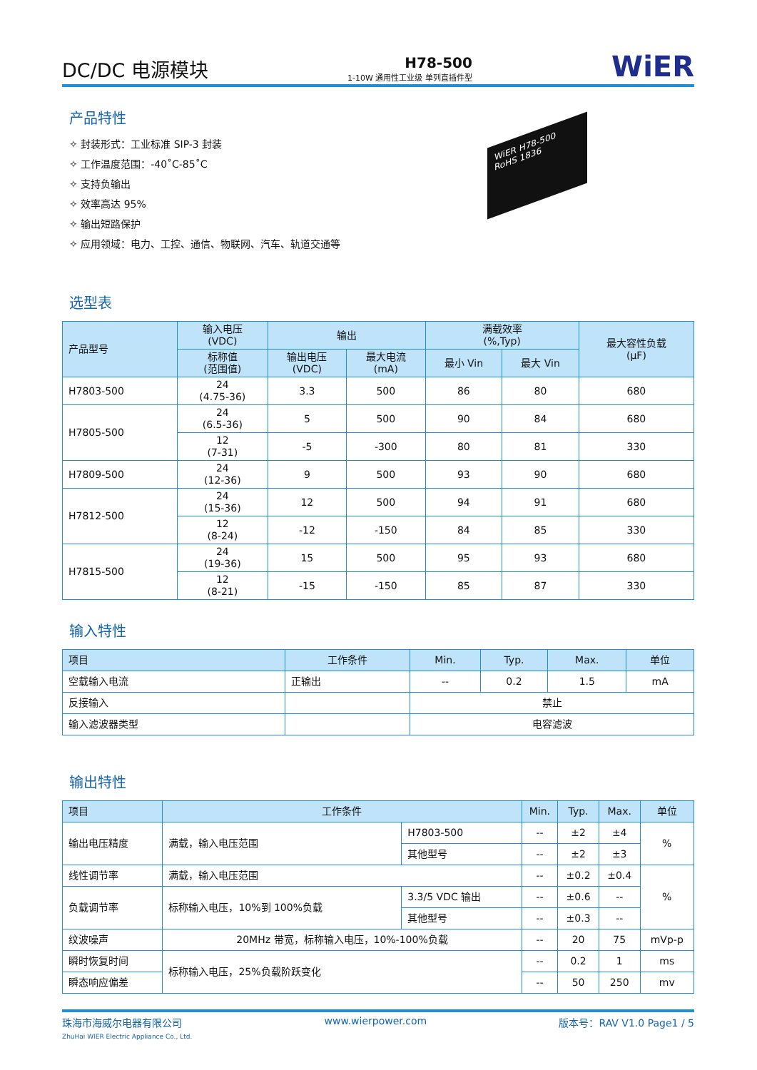DC/DC 电源模块
H78-500
1-10W 通用性工业级 单列直插件型
WiER
产品特性
✧ 封装形式：工业标准 SIP-3 封装
✧ 工作温度范围：-40˚C-85˚C
✧ 支持负输出
✧ 效率高达 95%
✧ 输出短路保护
✧ 应用领域：电力、工控、通信、物联网、汽车、轨道交通等
WiER H78-500 RoHS 1836
选型表
| 产品型号 | 输入电压 (VDC) | 输出 | | 满载效率 (%,Typ) | | 最大容性负载 (μF) |
| --- | --- | --- | --- | --- | --- | --- |
| | 标称值 (范围值) | 输出电压 (VDC) | 最大电流 (mA) | 最小 Vin | 最大 Vin | |
| H7803-500 | 24 (4.75-36) | 3.3 | 500 | 86 | 80 | 680 |
| H7805-500 | 24 (6.5-36) | 5 | 500 | 90 | 84 | 680 |
| | 12 (7-31) | -5 | -300 | 80 | 81 | 330 |
| H7809-500 | 24 (12-36) | 9 | 500 | 93 | 90 | 680 |
| H7812-500 | 24 (15-36) | 12 | 500 | 94 | 91 | 680 |
| | 12 (8-24) | -12 | -150 | 84 | 85 | 330 |
| H7815-500 | 24 (19-36) | 15 | 500 | 95 | 93 | 680 |
| | 12 (8-21) | -15 | -150 | 85 | 87 | 330 |
输入特性
| 项目 | 工作条件 | Min. | Typ. | Max. | 单位 |
| --- | --- | --- | --- | --- | --- |
| 空载输入电流 | 正输出 | -- | 0.2 | 1.5 | mA |
| 反接输入 | | 禁止 | | | |
| 输入滤波器类型 | | 电容滤波 | | | |
输出特性
| 项目 | 工作条件 | | Min. | Typ. | Max. | 单位 |
| --- | --- | --- | --- | --- | --- | --- |
| 输出电压精度 | 满载，输入电压范围 | H7803-500 | -- | ±2 | ±4 | % |
| | | 其他型号 | -- | ±2 | ±3 | |
| 线性调节率 | 满载，输入电压范围 | | -- | ±0.2 | ±0.4 | % |
| 负载调节率 | 标称输入电压，10%到 100%负载 | 3.3/5 VDC 输出 | -- | ±0.6 | -- | |
| | | 其他型号 | -- | ±0.3 | -- | |
| 纹波噪声 | 20MHz 带宽，标称输入电压，10%-100%负载 | | -- | 20 | 75 | mVp-p |
| 瞬时恢复时间 | 标称输入电压，25%负载阶跃变化 | | -- | 0.2 | 1 | ms |
| 瞬态响应偏差 | | | -- | 50 | 250 | mv |
珠海市海威尔电器有限公司
ZhuHai WIER Electric Appliance Co., Ltd.
www.wierpower.com 版本号：RAV V1.0 Page1 / 5